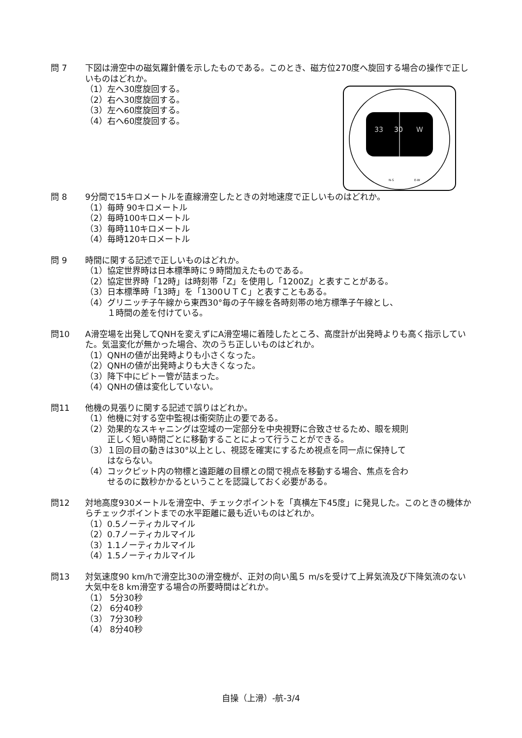問 7 下図は滑空中の磁気羅針儀を示したものである。このとき、磁方位270度へ旋回する場合の操作で正しいものはどれか。
33
30
W
N-S
E-W
（1）左へ30度旋回する。
（2）右へ30度旋回する。
（3）左へ60度旋回する。
（4）右へ60度旋回する。
問 8 9分間で15キロメートルを直線滑空したときの対地速度で正しいものはどれか。
（1）毎時 90キロメートル
（2）毎時100キロメートル
（3）毎時110キロメートル
（4）毎時120キロメートル
問 9 時間に関する記述で正しいものはどれか。
（1）協定世界時は日本標準時に９時間加えたものである。
（2）協定世界時「12時」は時刻帯「Z」を使用し「1200Z」と表すことがある。
（3）日本標準時「13時」を「1300ＵＴＣ」と表すこともある。
（4）グリニッチ子午線から東西30°毎の子午線を各時刻帯の地方標準子午線とし、
１時間の差を付けている。
問10 A滑空場を出発してQNHを変えずにA滑空場に着陸したところ、高度計が出発時よりも高く指示していた。気温変化が無かった場合、次のうち正しいものはどれか。
（1）QNHの値が出発時よりも小さくなった。
（2）QNHの値が出発時よりも大きくなった。
（3）降下中にピトー管が詰まった。
（4）QNHの値は変化していない。
問11 他機の見張りに関する記述で誤りはどれか。
（1）他機に対する空中監視は衝突防止の要である。
（2）効果的なスキャニングは空域の一定部分を中央視野に合致させるため、眼を規則
正しく短い時間ごとに移動することによって行うことができる。
（3）１回の目の動きは30°以上とし、視認を確実にするため視点を同一点に保持して
はならない。
（4）コックピット内の物標と遠距離の目標との間で視点を移動する場合、焦点を合わ
せるのに数秒かかるということを認識しておく必要がある。
問12 対地高度930メートルを滑空中、チェックポイントを「真横左下45度」に発見した。このときの機体からチェックポイントまでの水平距離に最も近いものはどれか。
（1）0.5ノーティカルマイル
（2）0.7ノーティカルマイル
（3）1.1ノーティカルマイル
（4）1.5ノーティカルマイル
問13 対気速度90 km/hで滑空比30の滑空機が、正対の向い風５ m/sを受けて上昇気流及び下降気流のない大気中を8 km滑空する場合の所要時間はどれか。
（1） 5分30秒
（2） 6分40秒
（3） 7分30秒
（4） 8分40秒
自操（上滑）-航-3/4